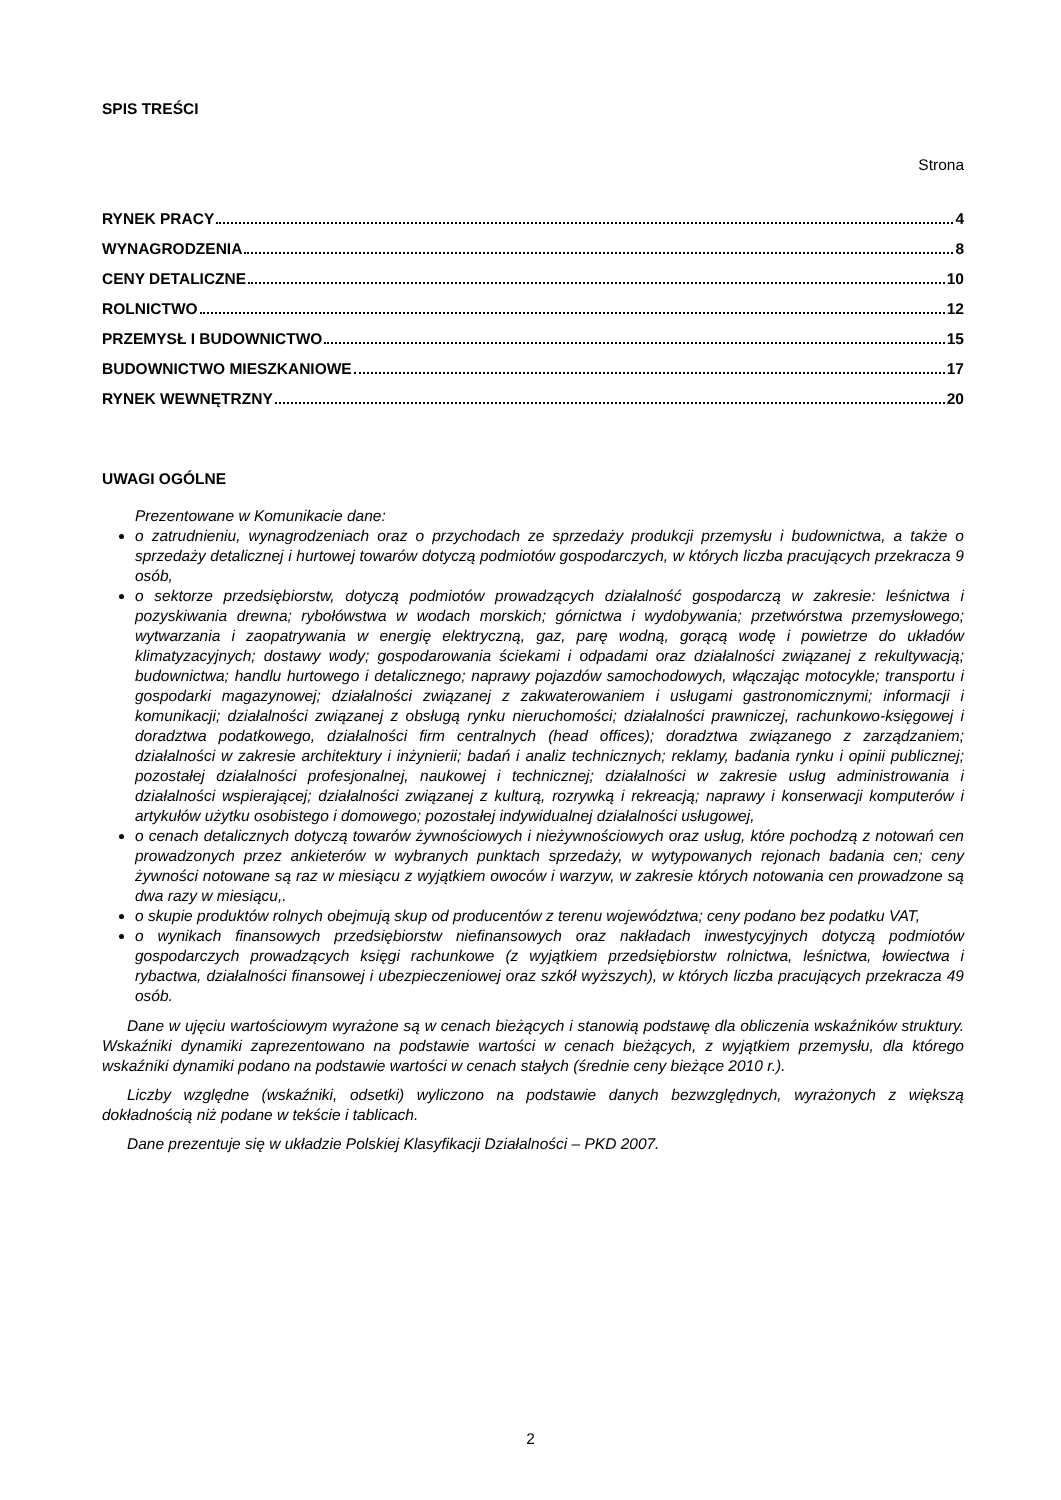SPIS TREŚCI
Strona
RYNEK PRACY 4
WYNAGRODZENIA 8
CENY DETALICZNE 10
ROLNICTWO 12
PRZEMYSŁ I BUDOWNICTWO 15
BUDOWNICTWO MIESZKANIOWE 17
RYNEK WEWNĘTRZNY 20
UWAGI OGÓLNE
Prezentowane w Komunikacie dane:
o zatrudnieniu, wynagrodzeniach oraz o przychodach ze sprzedaży produkcji przemysłu i budownictwa, a także o sprzedaży detalicznej i hurtowej towarów dotyczą podmiotów gospodarczych, w których liczba pracujących przekracza 9 osób,
o sektorze przedsiębiorstw, dotyczą podmiotów prowadzących działalność gospodarczą w zakresie: leśnictwa i pozyskiwania drewna; rybołówstwa w wodach morskich; górnictwa i wydobywania; przetwórstwa przemysłowego; wytwarzania i zaopatrywania w energię elektryczną, gaz, parę wodną, gorącą wodę i powietrze do układów klimatyzacyjnych; dostawy wody; gospodarowania ściekami i odpadami oraz działalności związanej z rekultywacją; budownictwa; handlu hurtowego i detalicznego; naprawy pojazdów samochodowych, włączając motocykle; transportu i gospodarki magazynowej; działalności związanej z zakwaterowaniem i usługami gastronomicznymi; informacji i komunikacji; działalności związanej z obsługą rynku nieruchomości; działalności prawniczej, rachunkowo-księgowej i doradztwa podatkowego, działalności firm centralnych (head offices); doradztwa związanego z zarządzaniem; działalności w zakresie architektury i inżynierii; badań i analiz technicznych; reklamy, badania rynku i opinii publicznej; pozostałej działalności profesjonalnej, naukowej i technicznej; działalności w zakresie usług administrowania i działalności wspierającej; działalności związanej z kulturą, rozrywką i rekreacją; naprawy i konserwacji komputerów i artykułów użytku osobistego i domowego; pozostałej indywidualnej działalności usługowej,
o cenach detalicznych dotyczą towarów żywnościowych i nieżywnościowych oraz usług, które pochodzą z notowań cen prowadzonych przez ankieterów w wybranych punktach sprzedaży, w wytypowanych rejonach badania cen; ceny żywności notowane są raz w miesiącu z wyjątkiem owoców i warzyw, w zakresie których notowania cen prowadzone są dwa razy w miesiącu,.
o skupie produktów rolnych obejmują skup od producentów z terenu województwa; ceny podano bez podatku VAT,
o wynikach finansowych przedsiębiorstw niefinansowych oraz nakładach inwestycyjnych dotyczą podmiotów gospodarczych prowadzących księgi rachunkowe (z wyjątkiem przedsiębiorstw rolnictwa, leśnictwa, łowiectwa i rybactwa, działalności finansowej i ubezpieczeniowej oraz szkół wyższych), w których liczba pracujących przekracza 49 osób.
Dane w ujęciu wartościowym wyrażone są w cenach bieżących i stanowią podstawę dla obliczenia wskaźników struktury. Wskaźniki dynamiki zaprezentowano na podstawie wartości w cenach bieżących, z wyjątkiem przemysłu, dla którego wskaźniki dynamiki podano na podstawie wartości w cenach stałych (średnie ceny bieżące 2010 r.).
Liczby względne (wskaźniki, odsetki) wyliczono na podstawie danych bezwzględnych, wyrażonych z większą dokładnością niż podane w tekście i tablicach.
Dane prezentuje się w układzie Polskiej Klasyfikacji Działalności – PKD 2007.
2